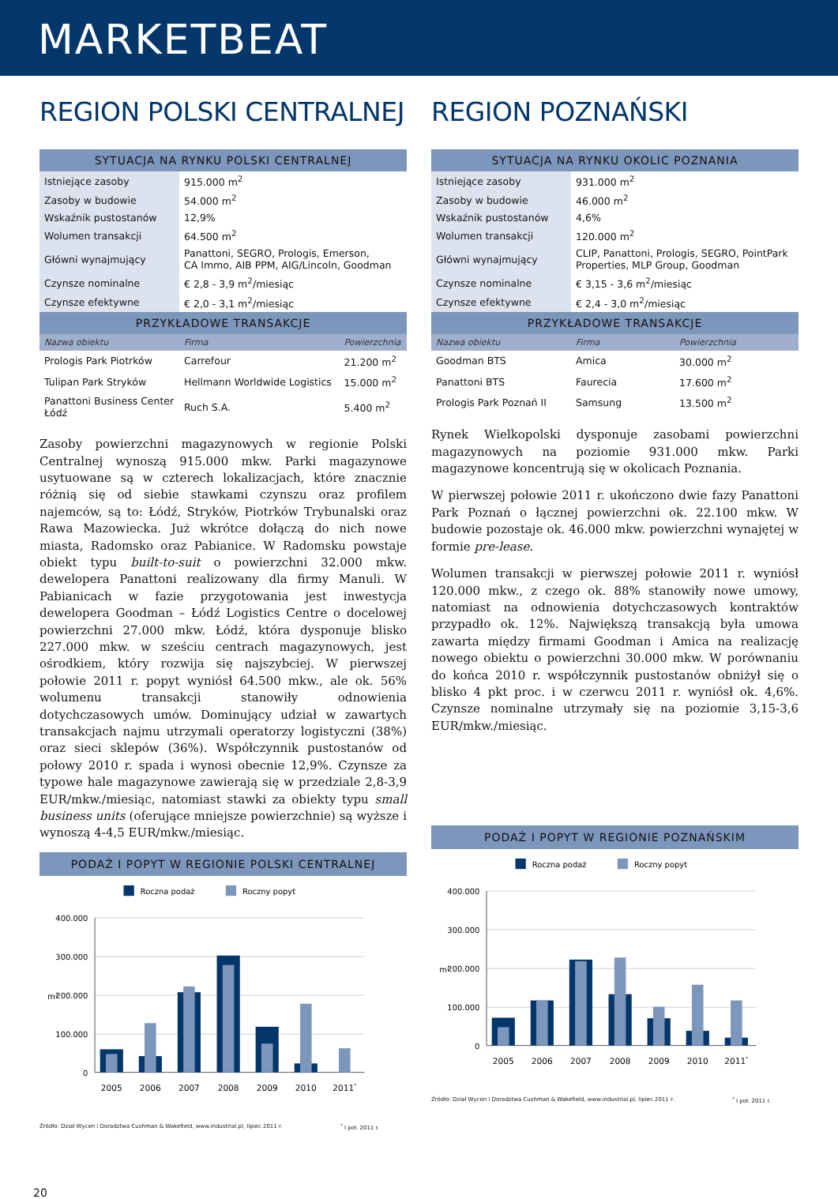MARKETBEAT
REGION POLSKI CENTRALNEJ
| SYTUACJA NA RYNKU POLSKI CENTRALNEJ | | |
| --- | --- | --- |
| Istniejące zasoby | 915.000 m<sup>2</sup> | |
| Zasoby w budowie | 54.000 m<sup>2</sup> | |
| Wskaźnik pustostanów | 12,9% | |
| Wolumen transakcji | 64.500 m<sup>2</sup> | |
| Główni wynajmujący | Panattoni, SEGRO, Prologis, Emerson, CA Immo, AIB PPM, AIG/Lincoln, Goodman | |
| Czynsze nominalne | € 2,8 - 3,9 m<sup>2</sup>/miesiąc | |
| Czynsze efektywne | € 2,0 - 3,1 m<sup>2</sup>/miesiąc | |
| PRZYKŁADOWE TRANSAKCJE | | |
| Nazwa obiektu | Firma | Powierzchnia |
| Prologis Park Piotrków | Carrefour | 21.200 m<sup>2</sup> |
| Tulipan Park Stryków | Hellmann Worldwide Logistics | 15.000 m<sup>2</sup> |
| Panattoni Business Center Łódź | Ruch S.A. | 5.400 m<sup>2</sup> |
Zasoby powierzchni magazynowych w regionie Polski Centralnej wynoszą 915.000 mkw. Parki magazynowe usytuowane są w czterech lokalizacjach, które znacznie różnią się od siebie stawkami czynszu oraz profilem najemców, są to: Łódź, Stryków, Piotrków Trybunalski oraz Rawa Mazowiecka. Już wkrótce dołączą do nich nowe miasta, Radomsko oraz Pabianice. W Radomsku powstaje obiekt typu built-to-suit o powierzchni 32.000 mkw. dewelopera Panattoni realizowany dla firmy Manuli. W Pabianicach w fazie przygotowania jest inwestycja dewelopera Goodman – Łódź Logistics Centre o docelowej powierzchni 27.000 mkw. Łódź, która dysponuje blisko 227.000 mkw. w sześciu centrach magazynowych, jest ośrodkiem, który rozwija się najszybciej. W pierwszej połowie 2011 r. popyt wyniósł 64.500 mkw., ale ok. 56% wolumenu transakcji stanowiły odnowienia dotychczasowych umów. Dominujący udział w zawartych transakcjach najmu utrzymali operatorzy logistyczni (38%) oraz sieci sklepów (36%). Współczynnik pustostanów od połowy 2010 r. spada i wynosi obecnie 12,9%. Czynsze za typowe hale magazynowe zawierają się w przedziale 2,8-3,9 EUR/mkw./miesiąc, natomiast stawki za obiekty typu small business units (oferujące mniejsze powierzchnie) są wyższe i wynoszą 4-4,5 EUR/mkw./miesiąc.
PODAŻ I POPYT W REGIONIE POLSKI CENTRALNEJ
Roczna podaż
Roczny popyt
400.000
300.000
200.000
100.000
0
m²
2005
2006
2007
2008
2009
2010
2011*
Źródło: Dział Wycen i Doradztwa Cushman & Wakefield, www.industrial.pl, lipiec 2011 r.<sup>*</sup> I poł. 2011 r.
REGION POZNAŃSKI
| SYTUACJA NA RYNKU OKOLIC POZNANIA | | |
| --- | --- | --- |
| Istniejące zasoby | 931.000 m<sup>2</sup> | |
| Zasoby w budowie | 46.000 m<sup>2</sup> | |
| Wskaźnik pustostanów | 4,6% | |
| Wolumen transakcji | 120.000 m<sup>2</sup> | |
| Główni wynajmujący | CLIP, Panattoni, Prologis, SEGRO, PointPark Properties, MLP Group, Goodman | |
| Czynsze nominalne | € 3,15 - 3,6 m<sup>2</sup>/miesiąc | |
| Czynsze efektywne | € 2,4 - 3,0 m<sup>2</sup>/miesiąc | |
| PRZYKŁADOWE TRANSAKCJE | | |
| Nazwa obiektu | Firma | Powierzchnia |
| Goodman BTS | Amica | 30.000 m<sup>2</sup> |
| Panattoni BTS | Faurecia | 17.600 m<sup>2</sup> |
| Prologis Park Poznań II | Samsung | 13.500 m<sup>2</sup> |
Rynek Wielkopolski dysponuje zasobami powierzchni magazynowych na poziomie 931.000 mkw. Parki magazynowe koncentrują się w okolicach Poznania.
W pierwszej połowie 2011 r. ukończono dwie fazy Panattoni Park Poznań o łącznej powierzchni ok. 22.100 mkw. W budowie pozostaje ok. 46.000 mkw. powierzchni wynajętej w formie pre-lease.
Wolumen transakcji w pierwszej połowie 2011 r. wyniósł 120.000 mkw., z czego ok. 88% stanowiły nowe umowy, natomiast na odnowienia dotychczasowych kontraktów przypadło ok. 12%. Największą transakcją była umowa zawarta między firmami Goodman i Amica na realizację nowego obiektu o powierzchni 30.000 mkw. W porównaniu do końca 2010 r. współczynnik pustostanów obniżył się o blisko 4 pkt proc. i w czerwcu 2011 r. wyniósł ok. 4,6%. Czynsze nominalne utrzymały się na poziomie 3,15-3,6 EUR/mkw./miesiąc.
PODAŻ I POPYT W REGIONIE POZNAŃSKIM
Roczna podaż
Roczny popyt
400.000
300.000
200.000
100.000
0
m²
2005
2006
2007
2008
2009
2010
2011*
Źródło: Dział Wycen i Doradztwa Cushman & Wakefield, www.industrial.pl, lipiec 2011 r.<sup>*</sup> I poł. 2011 r.
20